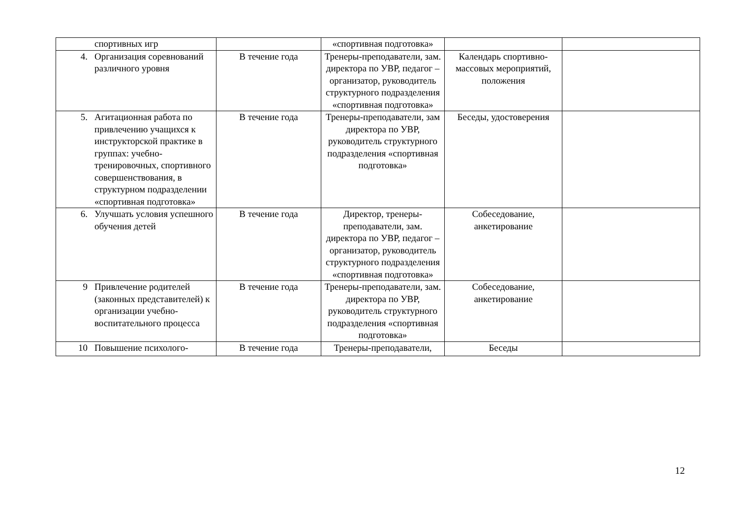| | спортивных игр | | «спортивная подготовка» | | |
| 4. | Организация соревнований различного уровня | В течение года | Тренеры-преподаватели, зам. директора по УВР, педагог – организатор, руководитель структурного подразделения «спортивная подготовка» | Календарь спортивно-массовых мероприятий, положения | |
| 5. | Агитационная работа по привлечению учащихся к инструкторской практике в группах: учебно-тренировочных, спортивного совершенствования, в структурном подразделении «спортивная подготовка» | В течение года | Тренеры-преподаватели, зам директора по УВР, руководитель структурного подразделения «спортивная подготовка» | Беседы, удостоверения | |
| 6. | Улучшать условия успешного обучения детей | В течение года | Директор, тренеры-преподаватели, зам. директора по УВР, педагог – организатор, руководитель структурного подразделения «спортивная подготовка» | Собеседование, анкетирование | |
| 9 | Привлечение родителей (законных представителей) к организации учебно-воспитательного процесса | В течение года | Тренеры-преподаватели, зам. директора по УВР, руководитель структурного подразделения «спортивная подготовка» | Собеседование, анкетирование | |
| 10 | Повышение психолого- | В течение года | Тренеры-преподаватели, | Беседы | |
12